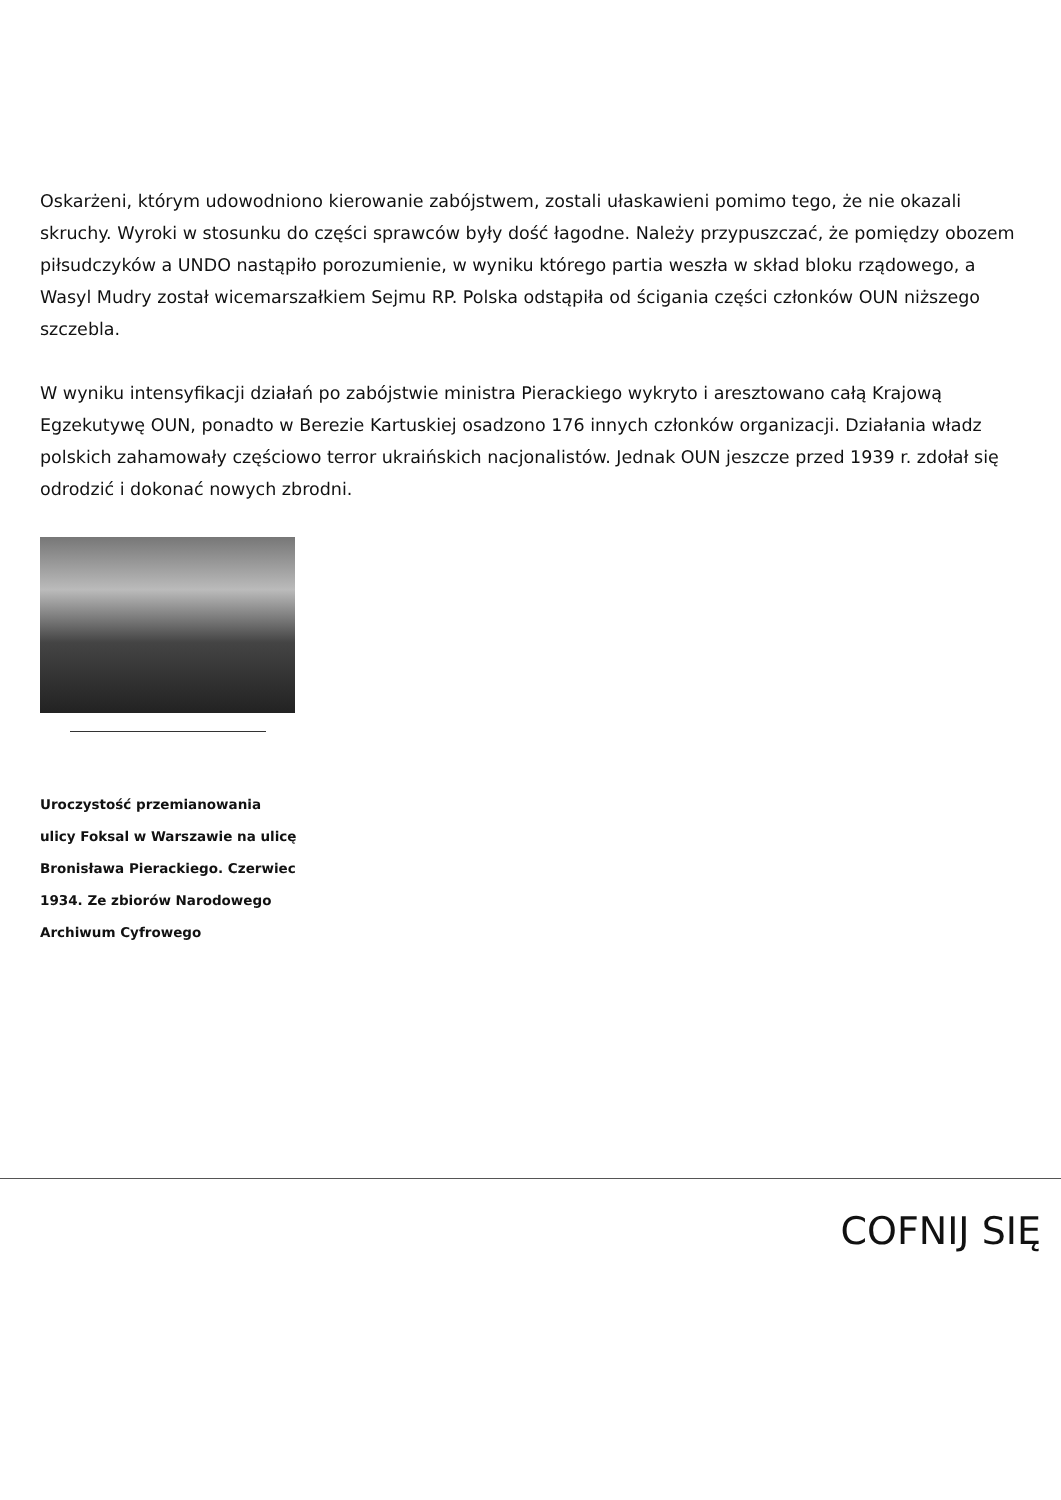Oskarżeni, którym udowodniono kierowanie zabójstwem, zostali ułaskawieni pomimo tego, że nie okazali skruchy. Wyroki w stosunku do części sprawców były dość łagodne. Należy przypuszczać, że pomiędzy obozem piłsudczyków a UNDO nastąpiło porozumienie, w wyniku którego partia weszła w skład bloku rządowego, a Wasyl Mudry został wicemarszałkiem Sejmu RP. Polska odstąpiła od ścigania części członków OUN niższego szczebla.
W wyniku intensyfikacji działań po zabójstwie ministra Pierackiego wykryto i aresztowano całą Krajową Egzekutywę OUN, ponadto w Berezie Kartuskiej osadzono 176 innych członków organizacji. Działania władz polskich zahamowały częściowo terror ukraińskich nacjonalistów. Jednak OUN jeszcze przed 1939 r. zdołał się odrodzić i dokonać nowych zbrodni.
Uroczystość przemianowania ulicy Foksal w Warszawie na ulicę Bronisława Pierackiego. Czerwiec 1934. Ze zbiorów Narodowego Archiwum Cyfrowego
COFNIJ SIĘ